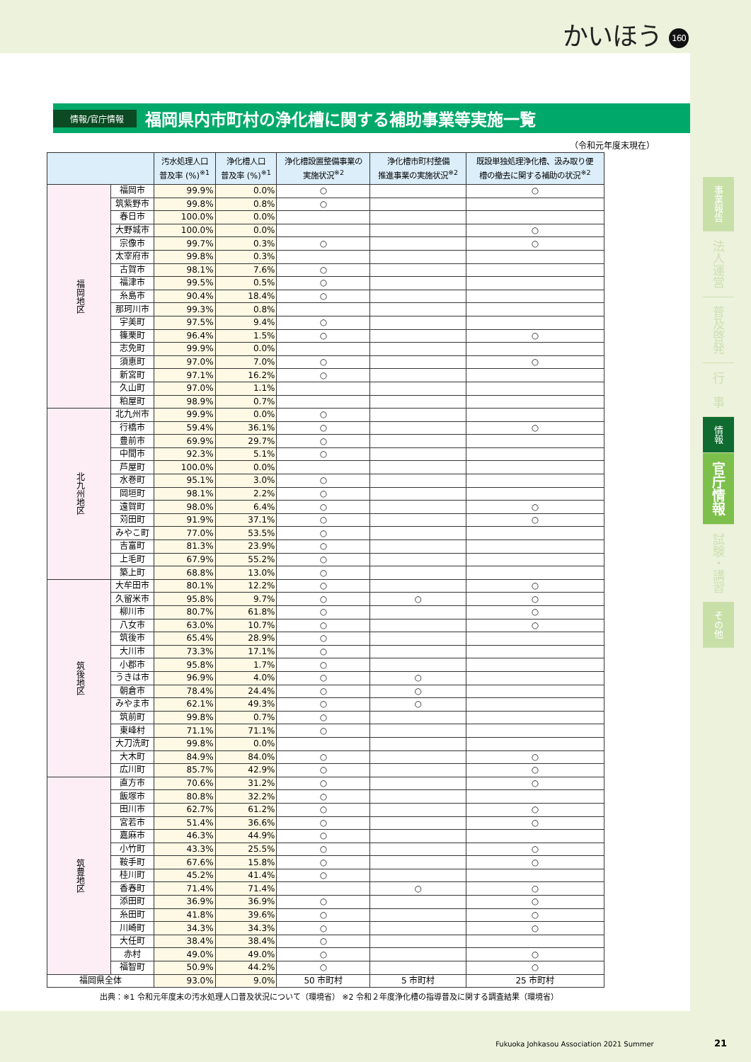かいほう 160
情報/官庁情報
福岡県内市町村の浄化槽に関する補助事業等実施一覧
（令和元年度末現在）
| | | 汚水処理人口 普及率 (%)<sup>※1</sup> | 浄化槽人口 普及率 (%)<sup>※1</sup> | 浄化槽設置整備事業の 実施状況<sup>※2</sup> | 浄化槽市町村整備 推進事業の実施状況<sup>※2</sup> | 既設単独処理浄化槽、汲み取り便 槽の撤去に関する補助の状況<sup>※2</sup> |
| --- | --- | --- | --- | --- | --- | --- |
| 福岡地区 | 福岡市 | 99.9% | 0.0% | ○ | | ○ |
| | 筑紫野市 | 99.8% | 0.8% | ○ | | |
| | 春日市 | 100.0% | 0.0% | | | |
| | 大野城市 | 100.0% | 0.0% | | | ○ |
| | 宗像市 | 99.7% | 0.3% | ○ | | ○ |
| | 太宰府市 | 99.8% | 0.3% | | | |
| | 古賀市 | 98.1% | 7.6% | ○ | | |
| | 福津市 | 99.5% | 0.5% | ○ | | |
| | 糸島市 | 90.4% | 18.4% | ○ | | |
| | 那珂川市 | 99.3% | 0.8% | | | |
| | 宇美町 | 97.5% | 9.4% | ○ | | |
| | 篠栗町 | 96.4% | 1.5% | ○ | | ○ |
| | 志免町 | 99.9% | 0.0% | | | |
| | 須恵町 | 97.0% | 7.0% | ○ | | ○ |
| | 新宮町 | 97.1% | 16.2% | ○ | | |
| | 久山町 | 97.0% | 1.1% | | | |
| | 粕屋町 | 98.9% | 0.7% | | | |
| 北九州地区 | 北九州市 | 99.9% | 0.0% | ○ | | |
| | 行橋市 | 59.4% | 36.1% | ○ | | ○ |
| | 豊前市 | 69.9% | 29.7% | ○ | | |
| | 中間市 | 92.3% | 5.1% | ○ | | |
| | 芦屋町 | 100.0% | 0.0% | | | |
| | 水巻町 | 95.1% | 3.0% | ○ | | |
| | 岡垣町 | 98.1% | 2.2% | ○ | | |
| | 遠賀町 | 98.0% | 6.4% | ○ | | ○ |
| | 苅田町 | 91.9% | 37.1% | ○ | | ○ |
| | みやこ町 | 77.0% | 53.5% | ○ | | |
| | 吉富町 | 81.3% | 23.9% | ○ | | |
| | 上毛町 | 67.9% | 55.2% | ○ | | |
| | 築上町 | 68.8% | 13.0% | ○ | | |
| 筑後地区 | 大牟田市 | 80.1% | 12.2% | ○ | | ○ |
| | 久留米市 | 95.8% | 9.7% | ○ | ○ | ○ |
| | 柳川市 | 80.7% | 61.8% | ○ | | ○ |
| | 八女市 | 63.0% | 10.7% | ○ | | ○ |
| | 筑後市 | 65.4% | 28.9% | ○ | | |
| | 大川市 | 73.3% | 17.1% | ○ | | |
| | 小郡市 | 95.8% | 1.7% | ○ | | |
| | うきは市 | 96.9% | 4.0% | ○ | ○ | |
| | 朝倉市 | 78.4% | 24.4% | ○ | ○ | |
| | みやま市 | 62.1% | 49.3% | ○ | ○ | |
| | 筑前町 | 99.8% | 0.7% | ○ | | |
| | 東峰村 | 71.1% | 71.1% | ○ | | |
| | 大刀洗町 | 99.8% | 0.0% | | | |
| | 大木町 | 84.9% | 84.0% | ○ | | ○ |
| | 広川町 | 85.7% | 42.9% | ○ | | ○ |
| 筑豊地区 | 直方市 | 70.6% | 31.2% | ○ | | ○ |
| | 飯塚市 | 80.8% | 32.2% | ○ | | |
| | 田川市 | 62.7% | 61.2% | ○ | | ○ |
| | 宮若市 | 51.4% | 36.6% | ○ | | ○ |
| | 嘉麻市 | 46.3% | 44.9% | ○ | | |
| | 小竹町 | 43.3% | 25.5% | ○ | | ○ |
| | 鞍手町 | 67.6% | 15.8% | ○ | | ○ |
| | 桂川町 | 45.2% | 41.4% | ○ | | |
| | 香春町 | 71.4% | 71.4% | | ○ | ○ |
| | 添田町 | 36.9% | 36.9% | ○ | | ○ |
| | 糸田町 | 41.8% | 39.6% | ○ | | ○ |
| | 川崎町 | 34.3% | 34.3% | ○ | | ○ |
| | 大任町 | 38.4% | 38.4% | ○ | | |
| | 赤村 | 49.0% | 49.0% | ○ | | ○ |
| | 福智町 | 50.9% | 44.2% | ○ | | ○ |
| 福岡県全体 | | 93.0% | 9.0% | 50 市町村 | 5 市町村 | 25 市町村 |
出典：※1 令和元年度末の汚水処理人口普及状況について（環境省） ※2 令和２年度浄化槽の指導普及に関する調査結果（環境省）
事業報告
法人運営
普及啓発
行　事
情報
官庁情報
試験・講習
その他
Fukuoka Johkasou Association 2021 Summer 21